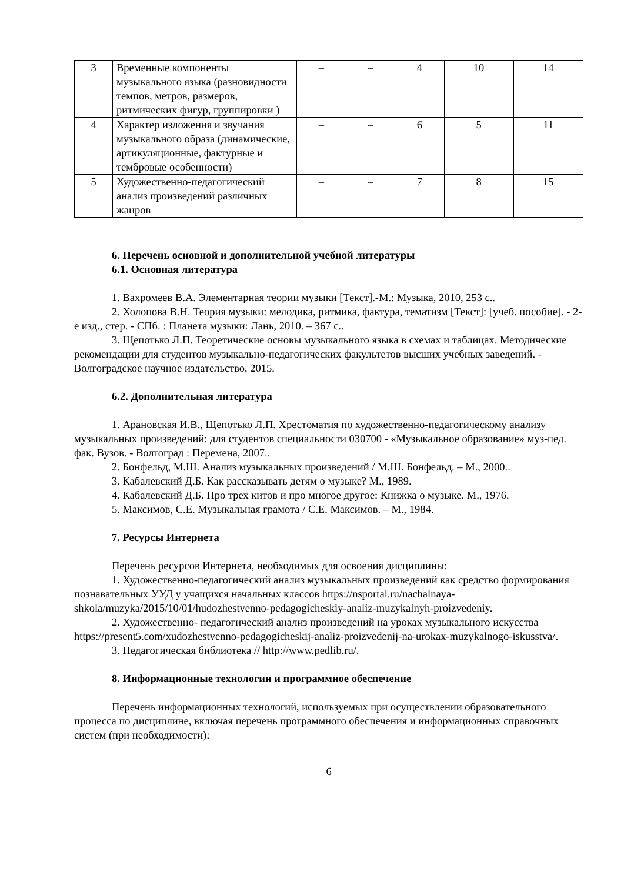| 3 | Временные компоненты музыкального языка (разновидности темпов, метров, размеров, ритмических фигур, группировки ) | – | – | 4 | 10 | 14 |
| 4 | Характер изложения и звучания музыкального образа (динамические, артикуляционные, фактурные и тембровые особенности) | – | – | 6 | 5 | 11 |
| 5 | Художественно-педагогический анализ произведений различных жанров | – | – | 7 | 8 | 15 |
6. Перечень основной и дополнительной учебной литературы
6.1. Основная литература
1. Вахромеев В.А. Элементарная теории музыки [Текст].-М.: Музыка, 2010, 253 с..
2. Холопова В.Н. Теория музыки: мелодика, ритмика, фактура, тематизм [Текст]: [учеб. пособие]. - 2-е изд., стер. - СПб. : Планета музыки: Лань, 2010. – 367 с..
3. Щепотько Л.П. Теоретические основы музыкального языка в схемах и таблицах. Методические рекомендации для студентов музыкально-педагогических факультетов высших учебных заведений. - Волгоградское научное издательство, 2015.
6.2. Дополнительная литература
1. Арановская И.В., Щепотько Л.П. Хрестоматия по художественно-педагогическому анализу музыкальных произведений: для студентов специальности 030700 - «Музыкальное образование» муз-пед. фак. Вузов. - Волгоград : Перемена, 2007..
2. Бонфельд, М.Ш. Анализ музыкальных произведений / М.Ш. Бонфельд. – М., 2000..
3. Кабалевский Д.Б. Как рассказывать детям о музыке? М., 1989.
4. Кабалевский Д.Б. Про трех китов и про многое другое: Книжка о музыке. М., 1976.
5. Максимов, С.Е. Музыкальная грамота / С.Е. Максимов. – М., 1984.
7. Ресурсы Интернета
Перечень ресурсов Интернета, необходимых для освоения дисциплины:
1. Художественно-педагогический анализ музыкальных произведений как средство формирования познавательных УУД у учащихся начальных классов https://nsportal.ru/nachalnaya-shkola/muzyka/2015/10/01/hudozhestvenno-pedagogicheskiy-analiz-muzykalnyh-proizvedeniy.
2. Художественно- педагогический анализ произведений на уроках музыкального искусства https://present5.com/xudozhestvenno-pedagogicheskij-analiz-proizvedenij-na-urokax-muzykalnogo-iskusstva/.
3. Педагогическая библиотека // http://www.pedlib.ru/.
8. Информационные технологии и программное обеспечение
Перечень информационных технологий, используемых при осуществлении образовательного процесса по дисциплине, включая перечень программного обеспечения и информационных справочных систем (при необходимости):
6